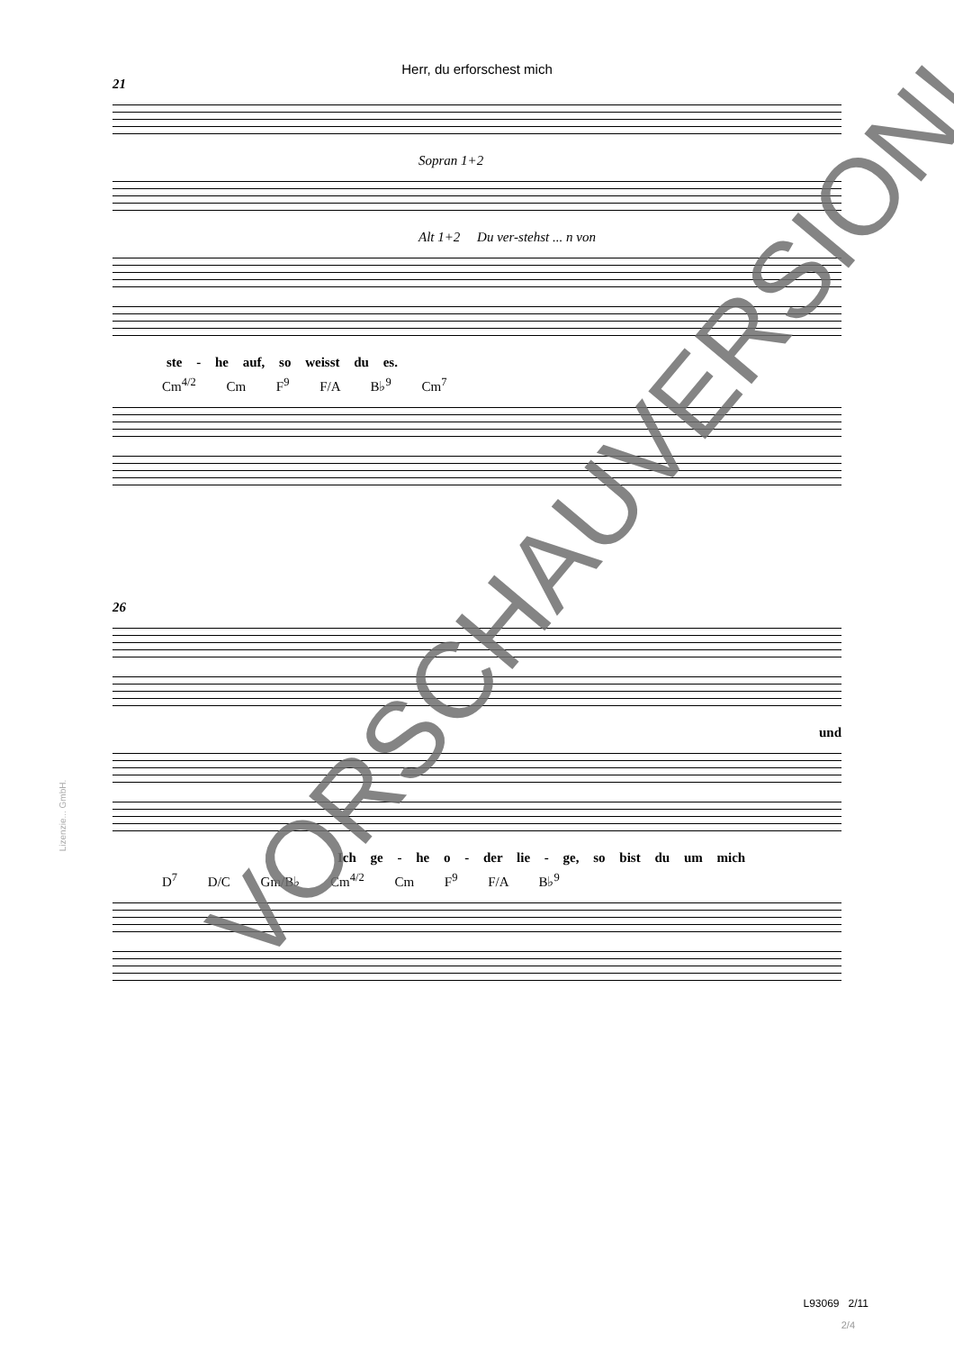Herr, du erforschest mich
21
Sopran 1+2
Alt 1+2 Du ver-stehst ... n von
ste - he auf, so weisst du es.
Cm<sup>4/2</sup> Cm F<sup>9</sup> F/A B♭<sup>9</sup> Cm<sup>7</sup>
26
und
Ich ge - he o - der lie - ge, so bist du um mich
D<sup>7</sup> D/C Gm/B♭ Cm<sup>4/2</sup> Cm F<sup>9</sup> F/A B♭<sup>9</sup>
L93069 2/11
2/4
Lizenzie... GmbH.
VORSCHAUVERSION!